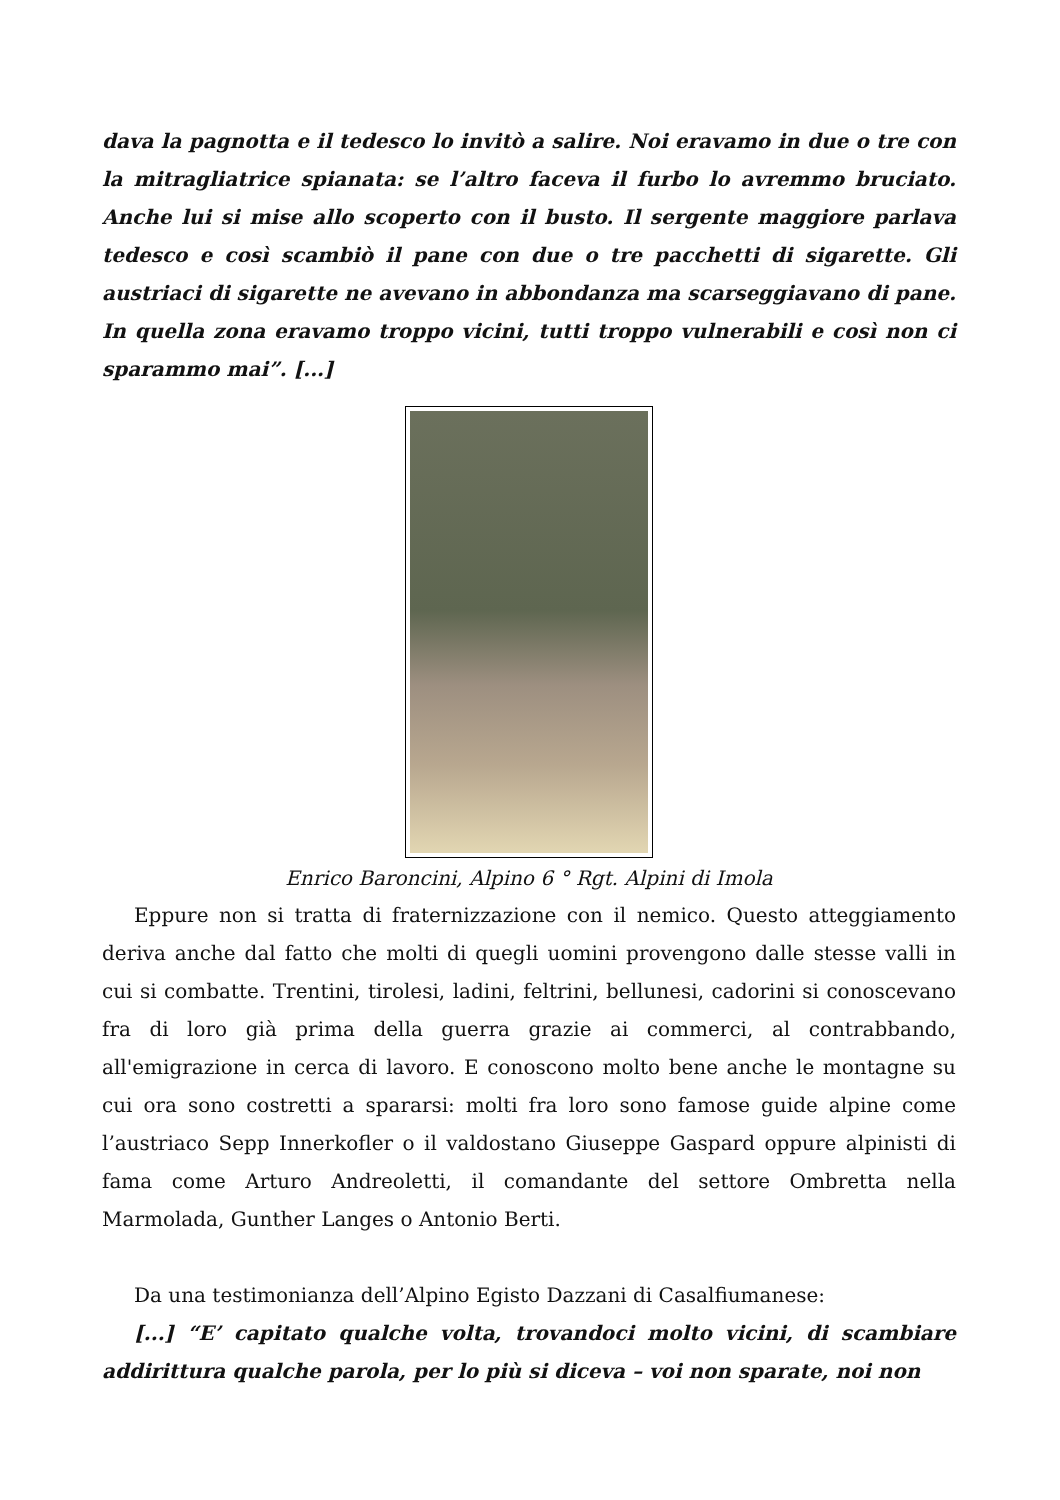dava la pagnotta e il tedesco lo invitò a salire. Noi eravamo in due o tre con la mitragliatrice spianata: se l’altro faceva il furbo lo avremmo bruciato. Anche lui si mise allo scoperto con il busto. Il sergente maggiore parlava tedesco e così scambiò il pane con due o tre pacchetti di sigarette. Gli austriaci di sigarette ne avevano in abbondanza ma scarseggiavano di pane. In quella zona eravamo troppo vicini, tutti troppo vulnerabili e così non ci sparammo mai”. [...]
Enrico Baroncini, Alpino 6 ° Rgt. Alpini di Imola
Eppure non si tratta di fraternizzazione con il nemico. Questo atteggiamento deriva anche dal fatto che molti di quegli uomini provengono dalle stesse valli in cui si combatte. Trentini, tirolesi, ladini, feltrini, bellunesi, cadorini si conoscevano fra di loro già prima della guerra grazie ai commerci, al contrabbando, all'emigrazione in cerca di lavoro. E conoscono molto bene anche le montagne su cui ora sono costretti a spararsi: molti fra loro sono famose guide alpine come l’austriaco Sepp Innerkofler o il valdostano Giuseppe Gaspard oppure alpinisti di fama come Arturo Andreoletti, il comandante del settore Ombretta nella Marmolada, Gunther Langes o Antonio Berti.
Da una testimonianza dell’Alpino Egisto Dazzani di Casalfiumanese:
[...] “E’ capitato qualche volta, trovandoci molto vicini, di scambiare addirittura qualche parola, per lo più si diceva – voi non sparate, noi non